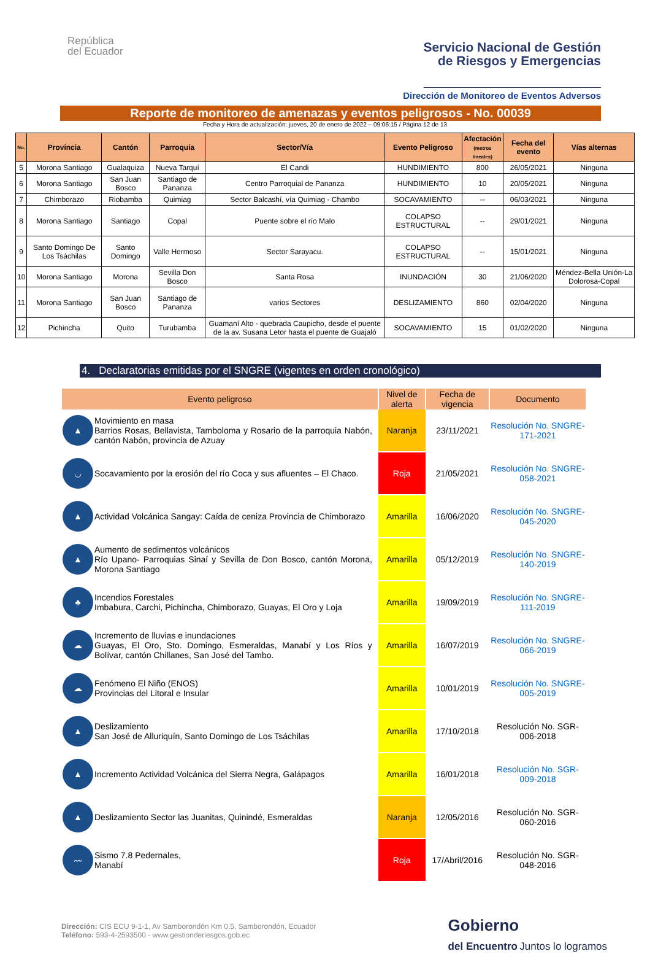República
del Ecuador
Servicio Nacional de Gestión
de Riesgos y Emergencias
Dirección de Monitoreo de Eventos Adversos
Reporte de monitoreo de amenazas y eventos peligrosos - No. 00039
Fecha y Hora de actualización: jueves, 20 de enero de 2022 – 09:06:15 / Página 12 de 13
| No. | Provincia | Cantón | Parroquia | Sector/Vía | Evento Peligroso | Afectación (metros lineales) | Fecha del evento | Vías alternas |
| --- | --- | --- | --- | --- | --- | --- | --- | --- |
| 5 | Morona Santiago | Gualaquiza | Nueva Tarquí | El Candi | HUNDIMIENTO | 800 | 26/05/2021 | Ninguna |
| 6 | Morona Santiago | San Juan Bosco | Santiago de Pananza | Centro Parroquial de Pananza | HUNDIMIENTO | 10 | 20/05/2021 | Ninguna |
| 7 | Chimborazo | Riobamba | Quimiag | Sector Balcashí, vía Quimiag - Chambo | SOCAVAMIENTO | -- | 06/03/2021 | Ninguna |
| 8 | Morona Santiago | Santiago | Copal | Puente sobre el río Malo | COLAPSO ESTRUCTURAL | -- | 29/01/2021 | Ninguna |
| 9 | Santo Domingo De Los Tsáchilas | Santo Domingo | Valle Hermoso | Sector Sarayacu. | COLAPSO ESTRUCTURAL | -- | 15/01/2021 | Ninguna |
| 10 | Morona Santiago | Morona | Sevilla Don Bosco | Santa Rosa | INUNDACIÓN | 30 | 21/06/2020 | Méndez-Bella Unión-La Dolorosa-Copal |
| 11 | Morona Santiago | San Juan Bosco | Santiago de Pananza | varios Sectores | DESLIZAMIENTO | 860 | 02/04/2020 | Ninguna |
| 12 | Pichincha | Quito | Turubamba | Guamaní Alto - quebrada Caupicho, desde el puente de la av. Susana Letor hasta el puente de Guajaló | SOCAVAMIENTO | 15 | 01/02/2020 | Ninguna |
4. Declaratorias emitidas por el SNGRE (vigentes en orden cronológico)
| Evento peligroso | | Nivel de alerta | Fecha de vigencia | Documento |
| --- | --- | --- | --- | --- |
| ▲ | Movimiento en masa Barrios Rosas, Bellavista, Tamboloma y Rosario de la parroquia Nabón, cantón Nabón, provincia de Azuay | Naranja | 23/11/2021 | Resolución No. SNGRE-171-2021 |
| ◡ | Socavamiento por la erosión del río Coca y sus afluentes – El Chaco. | Roja | 21/05/2021 | Resolución No. SNGRE-058-2021 |
| ▲ | Actividad Volcánica Sangay: Caída de ceniza Provincia de Chimborazo | Amarilla | 16/06/2020 | Resolución No. SNGRE-045-2020 |
| ▲ | Aumento de sedimentos volcánicos Río Upano- Parroquias Sinaí y Sevilla de Don Bosco, cantón Morona, Morona Santiago | Amarilla | 05/12/2019 | Resolución No. SNGRE-140-2019 |
| ♣ | Incendios Forestales Imbabura, Carchi, Pichincha, Chimborazo, Guayas, El Oro y Loja | Amarilla | 19/09/2019 | Resolución No. SNGRE-111-2019 |
| ☁ | Incremento de lluvias e inundaciones Guayas, El Oro, Sto. Domingo, Esmeraldas, Manabí y Los Ríos y Bolívar, cantón Chillanes, San José del Tambo. | Amarilla | 16/07/2019 | Resolución No. SNGRE-066-2019 |
| ☁ | Fenómeno El Niño (ENOS) Provincias del Litoral e Insular | Amarilla | 10/01/2019 | Resolución No. SNGRE-005-2019 |
| ▲ | Deslizamiento San José de Alluriquín, Santo Domingo de Los Tsáchilas | Amarilla | 17/10/2018 | Resolución No. SGR-006-2018 |
| ▲ | Incremento Actividad Volcánica del Sierra Negra, Galápagos | Amarilla | 16/01/2018 | Resolución No. SGR-009-2018 |
| ▲ | Deslizamiento Sector las Juanitas, Quinindé, Esmeraldas | Naranja | 12/05/2016 | Resolución No. SGR-060-2016 |
| 〰 | Sismo 7.8 Pedernales, Manabí | Roja | 17/Abril/2016 | Resolución No. SGR-048-2016 |
Dirección: CIS ECU 9-1-1, Av Samborondón Km 0.5, Samborondón, Ecuador
Teléfono: 593-4-2593500 - www.gestionderiesgos.gob.ec
Gobierno
del Encuentro Juntos lo logramos